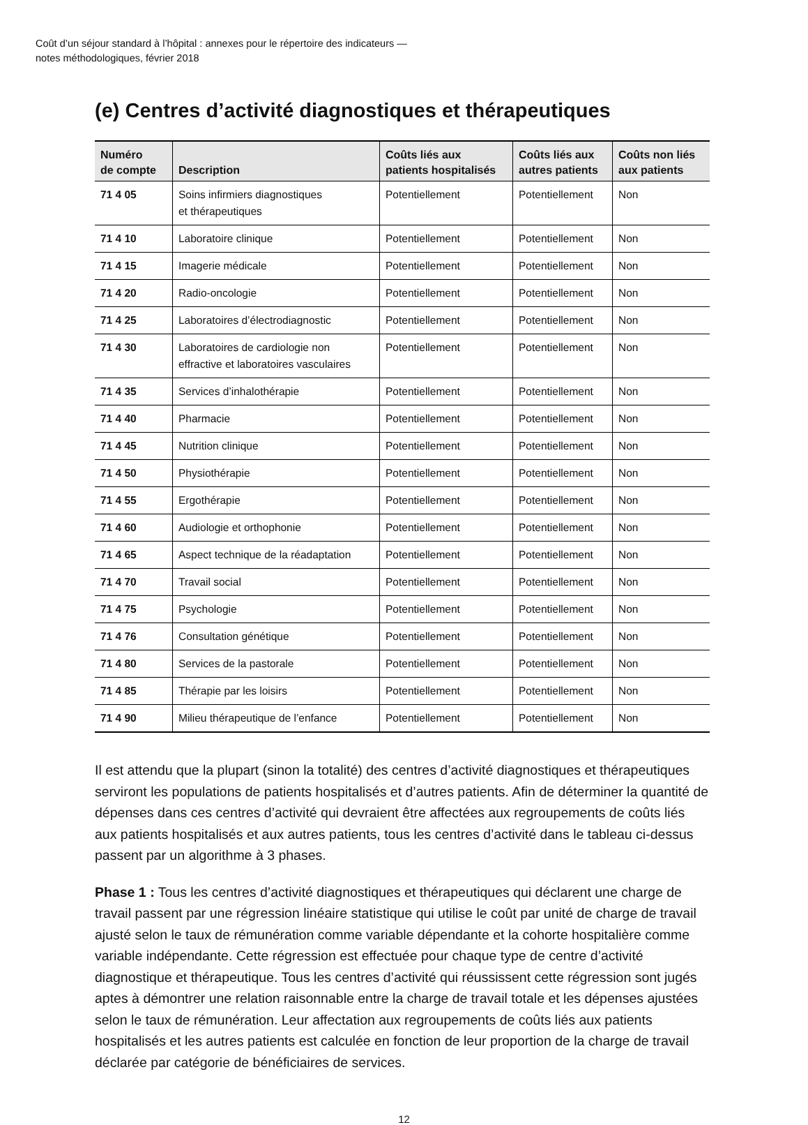Coût d’un séjour standard à l’hôpital : annexes pour le répertoire des indicateurs —
notes méthodologiques, février 2018
(e) Centres d’activité diagnostiques et thérapeutiques
| Numéro de compte | Description | Coûts liés aux patients hospitalisés | Coûts liés aux autres patients | Coûts non liés aux patients |
| --- | --- | --- | --- | --- |
| 71 4 05 | Soins infirmiers diagnostiques et thérapeutiques | Potentiellement | Potentiellement | Non |
| 71 4 10 | Laboratoire clinique | Potentiellement | Potentiellement | Non |
| 71 4 15 | Imagerie médicale | Potentiellement | Potentiellement | Non |
| 71 4 20 | Radio-oncologie | Potentiellement | Potentiellement | Non |
| 71 4 25 | Laboratoires d’électrodiagnostic | Potentiellement | Potentiellement | Non |
| 71 4 30 | Laboratoires de cardiologie non effractive et laboratoires vasculaires | Potentiellement | Potentiellement | Non |
| 71 4 35 | Services d’inhalothérapie | Potentiellement | Potentiellement | Non |
| 71 4 40 | Pharmacie | Potentiellement | Potentiellement | Non |
| 71 4 45 | Nutrition clinique | Potentiellement | Potentiellement | Non |
| 71 4 50 | Physiothérapie | Potentiellement | Potentiellement | Non |
| 71 4 55 | Ergothérapie | Potentiellement | Potentiellement | Non |
| 71 4 60 | Audiologie et orthophonie | Potentiellement | Potentiellement | Non |
| 71 4 65 | Aspect technique de la réadaptation | Potentiellement | Potentiellement | Non |
| 71 4 70 | Travail social | Potentiellement | Potentiellement | Non |
| 71 4 75 | Psychologie | Potentiellement | Potentiellement | Non |
| 71 4 76 | Consultation génétique | Potentiellement | Potentiellement | Non |
| 71 4 80 | Services de la pastorale | Potentiellement | Potentiellement | Non |
| 71 4 85 | Thérapie par les loisirs | Potentiellement | Potentiellement | Non |
| 71 4 90 | Milieu thérapeutique de l’enfance | Potentiellement | Potentiellement | Non |
Il est attendu que la plupart (sinon la totalité) des centres d’activité diagnostiques et thérapeutiques serviront les populations de patients hospitalisés et d’autres patients. Afin de déterminer la quantité de dépenses dans ces centres d’activité qui devraient être affectées aux regroupements de coûts liés aux patients hospitalisés et aux autres patients, tous les centres d’activité dans le tableau ci-dessus passent par un algorithme à 3 phases.
Phase 1 : Tous les centres d’activité diagnostiques et thérapeutiques qui déclarent une charge de travail passent par une régression linéaire statistique qui utilise le coût par unité de charge de travail ajusté selon le taux de rémunération comme variable dépendante et la cohorte hospitalière comme variable indépendante. Cette régression est effectuée pour chaque type de centre d’activité diagnostique et thérapeutique. Tous les centres d’activité qui réussissent cette régression sont jugés aptes à démontrer une relation raisonnable entre la charge de travail totale et les dépenses ajustées selon le taux de rémunération. Leur affectation aux regroupements de coûts liés aux patients hospitalisés et les autres patients est calculée en fonction de leur proportion de la charge de travail déclarée par catégorie de bénéficiaires de services.
12